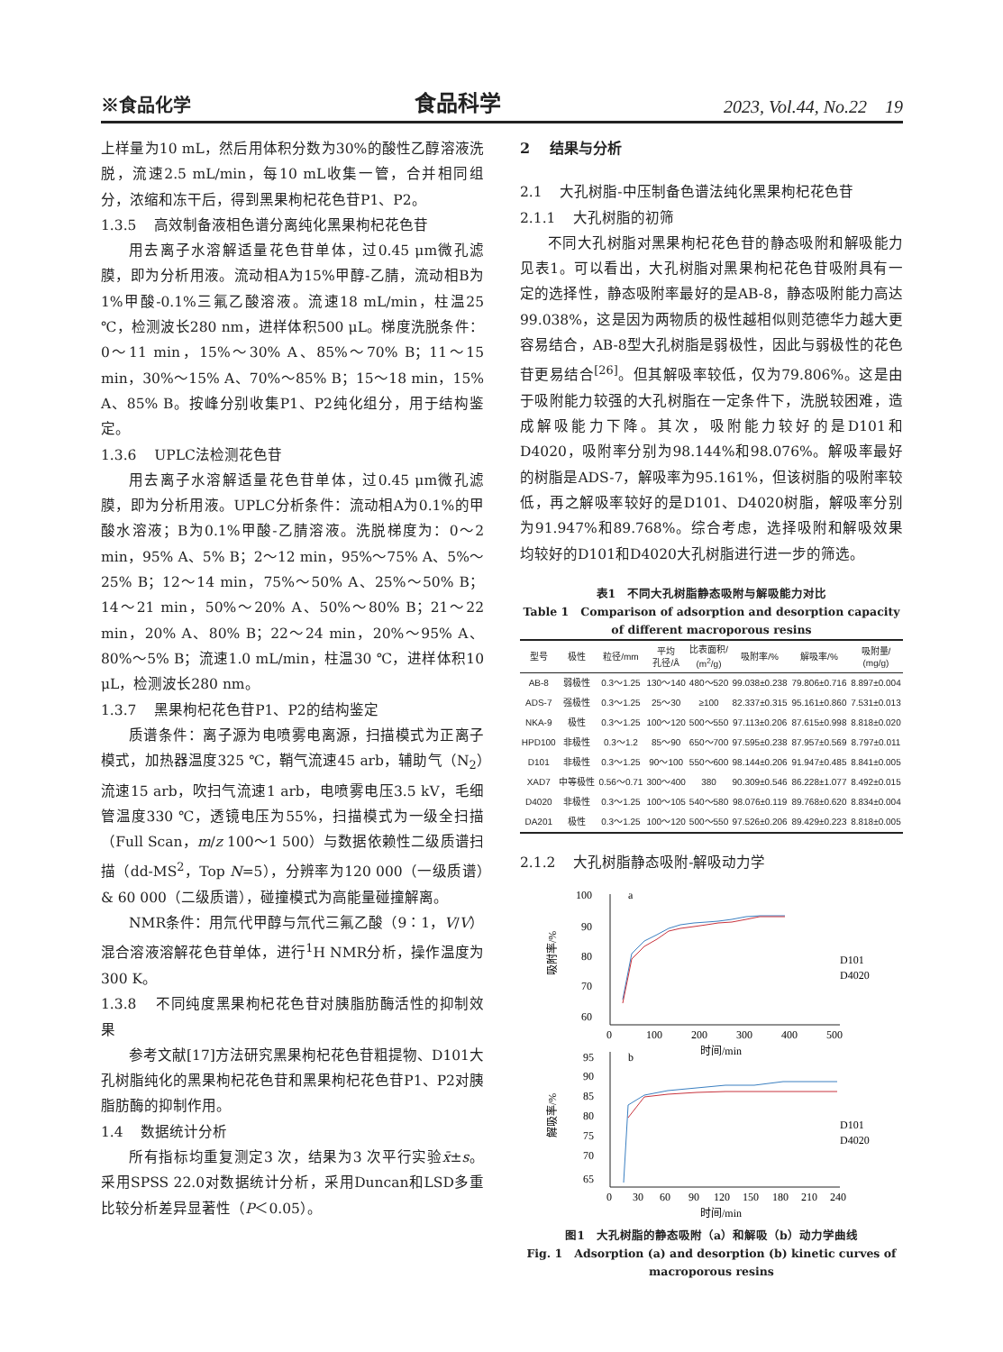※食品化学 食品科学 2023, Vol.44, No.22 19
上样量为10 mL，然后用体积分数为30%的酸性乙醇溶液洗脱，流速2.5 mL/min，每10 mL收集一管，合并相同组分，浓缩和冻干后，得到黑果枸杞花色苷P1、P2。
1.3.5 高效制备液相色谱分离纯化黑果枸杞花色苷
用去离子水溶解适量花色苷单体，过0.45 μm微孔滤膜，即为分析用液。流动相A为15%甲醇-乙腈，流动相B为1%甲酸-0.1%三氟乙酸溶液。流速18 mL/min，柱温25 ℃，检测波长280 nm，进样体积500 μL。梯度洗脱条件：0～11 min，15%～30% A、85%～70% B；11～15 min，30%～15% A、70%～85% B；15～18 min，15% A、85% B。按峰分别收集P1、P2纯化组分，用于结构鉴定。
1.3.6 UPLC法检测花色苷
用去离子水溶解适量花色苷单体，过0.45 μm微孔滤膜，即为分析用液。UPLC分析条件：流动相A为0.1%的甲酸水溶液；B为0.1%甲酸-乙腈溶液。洗脱梯度为：0～2 min，95% A、5% B；2～12 min，95%～75% A、5%～25% B；12～14 min，75%～50% A、25%～50% B；14～21 min，50%～20% A、50%～80% B；21～22 min，20% A、80% B；22～24 min，20%～95% A、80%～5% B；流速1.0 mL/min，柱温30 ℃，进样体积10 μL，检测波长280 nm。
1.3.7 黑果枸杞花色苷P1、P2的结构鉴定
质谱条件：离子源为电喷雾电离源，扫描模式为正离子模式，加热器温度325 ℃，鞘气流速45 arb，辅助气（N<sub>2</sub>）流速15 arb，吹扫气流速1 arb，电喷雾电压3.5 kV，毛细管温度330 ℃，透镜电压为55%，扫描模式为一级全扫描（Full Scan，m/z 100～1 500）与数据依赖性二级质谱扫描（dd-MS<sup>2</sup>，Top N=5），分辨率为120 000（一级质谱）& 60 000（二级质谱），碰撞模式为高能量碰撞解离。
NMR条件：用氘代甲醇与氘代三氟乙酸（9∶1，V/V）混合溶液溶解花色苷单体，进行<sup>1</sup>H NMR分析，操作温度为300 K。
1.3.8 不同纯度黑果枸杞花色苷对胰脂肪酶活性的抑制效果
参考文献[17]方法研究黑果枸杞花色苷粗提物、D101大孔树脂纯化的黑果枸杞花色苷和黑果枸杞花色苷P1、P2对胰脂肪酶的抑制作用。
1.4 数据统计分析
所有指标均重复测定3 次，结果为3 次平行实验x̄±s。采用SPSS 22.0对数据统计分析，采用Duncan和LSD多重比较分析差异显著性（P＜0.05）。
2 结果与分析
2.1 大孔树脂-中压制备色谱法纯化黑果枸杞花色苷
2.1.1 大孔树脂的初筛
不同大孔树脂对黑果枸杞花色苷的静态吸附和解吸能力见表1。可以看出，大孔树脂对黑果枸杞花色苷吸附具有一定的选择性，静态吸附率最好的是AB-8，静态吸附能力高达99.038%，这是因为两物质的极性越相似则范德华力越大更容易结合，AB-8型大孔树脂是弱极性，因此与弱极性的花色苷更易结合<sup>[26]</sup>。但其解吸率较低，仅为79.806%。这是由于吸附能力较强的大孔树脂在一定条件下，洗脱较困难，造成解吸能力下降。其次，吸附能力较好的是D101和D4020，吸附率分别为98.144%和98.076%。解吸率最好的树脂是ADS-7，解吸率为95.161%，但该树脂的吸附率较低，再之解吸率较好的是D101、D4020树脂，解吸率分别为91.947%和89.768%。综合考虑，选择吸附和解吸效果均较好的D101和D4020大孔树脂进行进一步的筛选。
表1 不同大孔树脂静态吸附与解吸能力对比
Table 1 Comparison of adsorption and desorption capacity of different macroporous resins
| 型号 | 极性 | 粒径/mm | 平均 孔径/Å | 比表面积/ (m<sup>2</sup>/g) | 吸附率/% | 解吸率/% | 吸附量/ (mg/g) |
| --- | --- | --- | --- | --- | --- | --- | --- |
| AB-8 | 弱极性 | 0.3～1.25 | 130～140 | 480～520 | 99.038±0.238 | 79.806±0.716 | 8.897±0.004 |
| ADS-7 | 强极性 | 0.3～1.25 | 25～30 | ≥100 | 82.337±0.315 | 95.161±0.860 | 7.531±0.013 |
| NKA-9 | 极性 | 0.3～1.25 | 100～120 | 500～550 | 97.113±0.206 | 87.615±0.998 | 8.818±0.020 |
| HPD100 | 非极性 | 0.3～1.2 | 85～90 | 650～700 | 97.595±0.238 | 87.957±0.569 | 8.797±0.011 |
| D101 | 非极性 | 0.3～1.25 | 90～100 | 550～600 | 98.144±0.206 | 91.947±0.485 | 8.841±0.005 |
| XAD7 | 中等极性 | 0.56～0.71 | 300～400 | 380 | 90.309±0.546 | 86.228±1.077 | 8.492±0.015 |
| D4020 | 非极性 | 0.3～1.25 | 100～105 | 540～580 | 98.076±0.119 | 89.768±0.620 | 8.834±0.004 |
| DA201 | 极性 | 0.3～1.25 | 100～120 | 500～550 | 97.526±0.206 | 89.429±0.223 | 8.818±0.005 |
2.1.2 大孔树脂静态吸附-解吸动力学
100
90
80
70
60
0
100
200
300
400
500
时间/min
a
吸附率/%
D101
D4020
95
90
85
80
75
70
65
0
30
60
90
120
150
180
210
240
时间/min
b
解吸率/%
D101
D4020
图1 大孔树脂的静态吸附（a）和解吸（b）动力学曲线
Fig. 1 Adsorption (a) and desorption (b) kinetic curves of macroporous resins